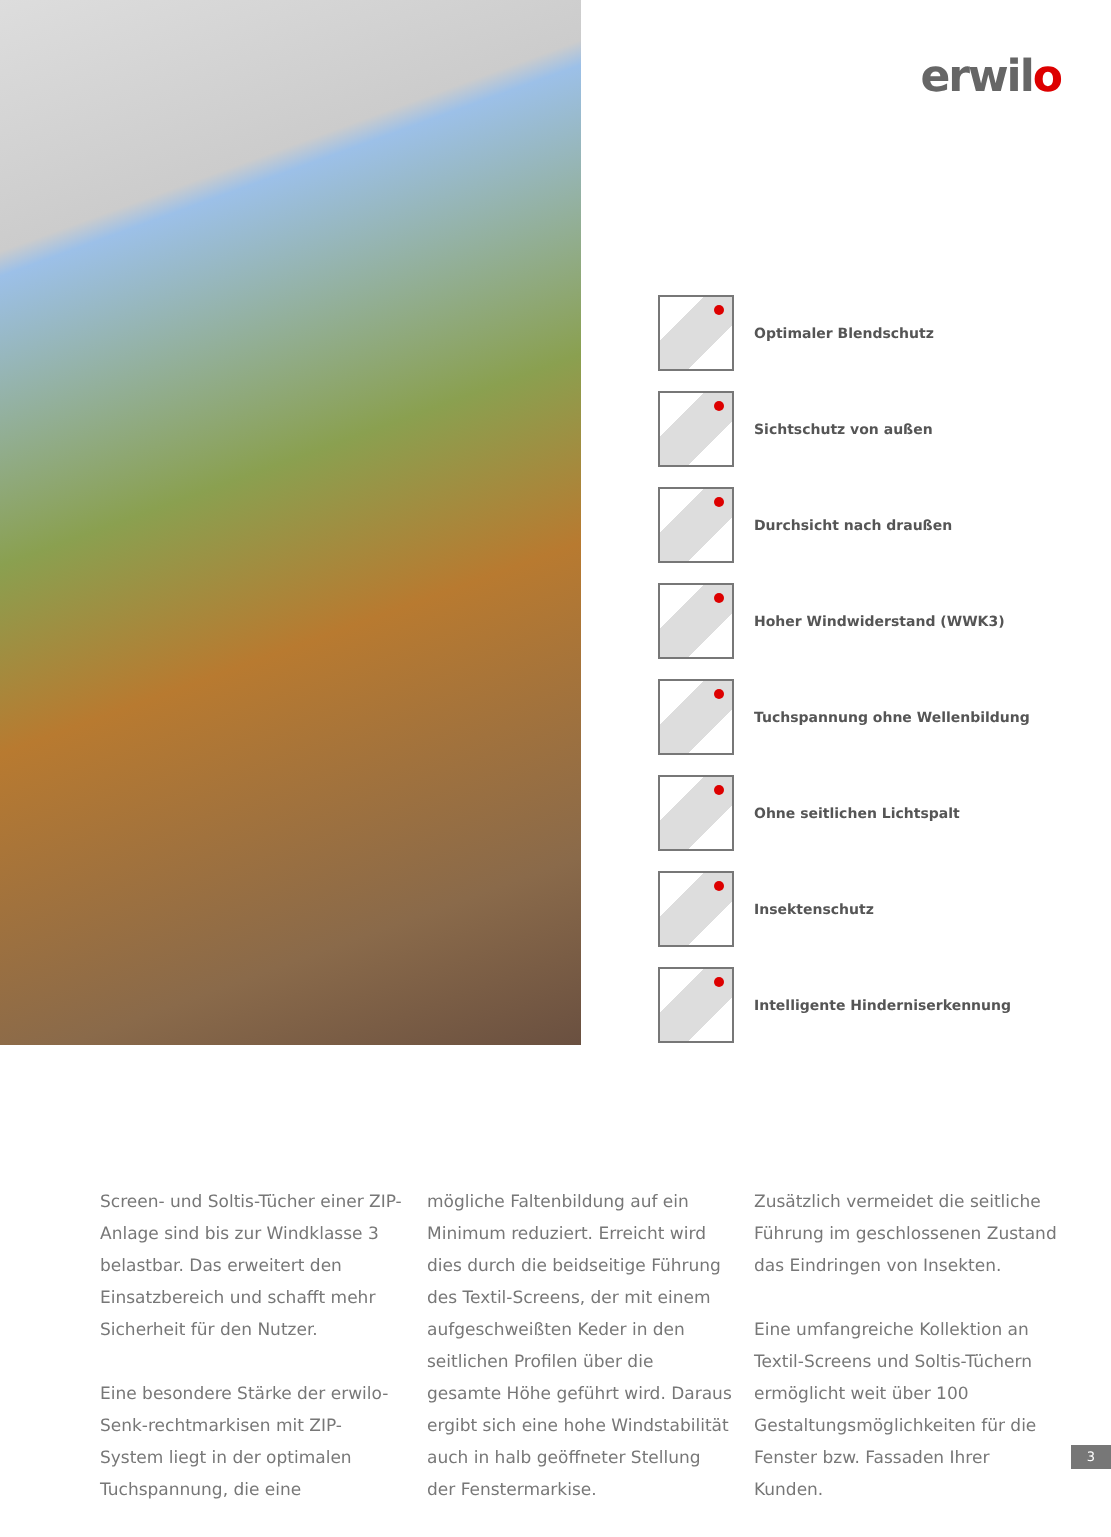erwilo
Optimaler Blendschutz
Sichtschutz von außen
Durchsicht nach draußen
Hoher Windwiderstand (WWK3)
Tuchspannung ohne Wellenbildung
Ohne seitlichen Lichtspalt
Insektenschutz
Intelligente Hinderniserkennung
Screen- und Soltis-Tücher einer ZIP-Anlage sind bis zur Windklasse 3 belastbar. Das erweitert den Einsatzbereich und schafft mehr Sicherheit für den Nutzer.
Eine besondere Stärke der erwilo-Senk-rechtmarkisen mit ZIP-System liegt in der optimalen Tuchspannung, die eine
mögliche Faltenbildung auf ein Minimum reduziert. Erreicht wird dies durch die beidseitige Führung des Textil-Screens, der mit einem aufgeschweißten Keder in den seitlichen Profilen über die gesamte Höhe geführt wird. Daraus ergibt sich eine hohe Windstabilität auch in halb geöffneter Stellung der Fenstermarkise.
Zusätzlich vermeidet die seitliche Führung im geschlossenen Zustand das Eindringen von Insekten.
Eine umfangreiche Kollektion an Textil-Screens und Soltis-Tüchern ermöglicht weit über 100 Gestaltungsmöglichkeiten für die Fenster bzw. Fassaden Ihrer Kunden.
3